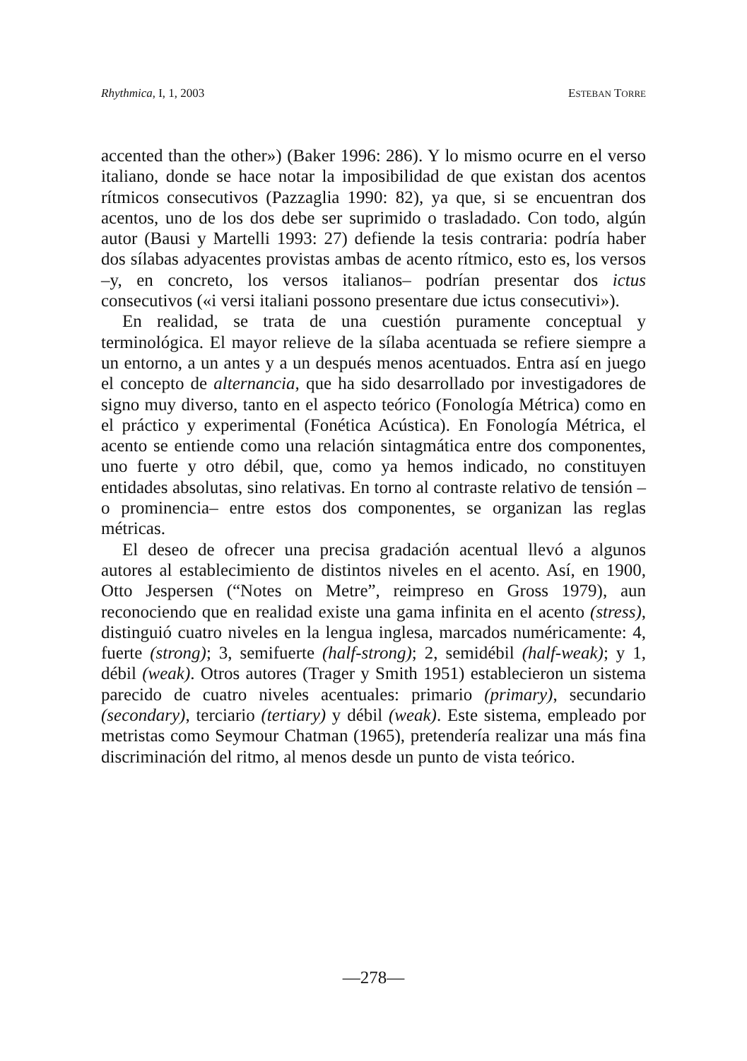Rhythmica, I, 1, 2003 ESTEBAN TORRE
accented than the other») (Baker 1996: 286). Y lo mismo ocurre en el verso italiano, donde se hace notar la imposibilidad de que existan dos acentos rítmicos consecutivos (Pazzaglia 1990: 82), ya que, si se encuentran dos acentos, uno de los dos debe ser suprimido o trasladado. Con todo, algún autor (Bausi y Martelli 1993: 27) defiende la tesis contraria: podría haber dos sílabas adyacentes provistas ambas de acento rítmico, esto es, los versos –y, en concreto, los versos italianos– podrían presentar dos ictus consecutivos («i versi italiani possono presentare due ictus consecutivi»).
En realidad, se trata de una cuestión puramente conceptual y terminológica. El mayor relieve de la sílaba acentuada se refiere siempre a un entorno, a un antes y a un después menos acentuados. Entra así en juego el concepto de alternancia, que ha sido desarrollado por investigadores de signo muy diverso, tanto en el aspecto teórico (Fonología Métrica) como en el práctico y experimental (Fonética Acústica). En Fonología Métrica, el acento se entiende como una relación sintagmática entre dos componentes, uno fuerte y otro débil, que, como ya hemos indicado, no constituyen entidades absolutas, sino relativas. En torno al contraste relativo de tensión –o prominencia– entre estos dos componentes, se organizan las reglas métricas.
El deseo de ofrecer una precisa gradación acentual llevó a algunos autores al establecimiento de distintos niveles en el acento. Así, en 1900, Otto Jespersen (“Notes on Metre”, reimpreso en Gross 1979), aun reconociendo que en realidad existe una gama infinita en el acento (stress), distinguió cuatro niveles en la lengua inglesa, marcados numéricamente: 4, fuerte (strong); 3, semifuerte (half-strong); 2, semidébil (half-weak); y 1, débil (weak). Otros autores (Trager y Smith 1951) establecieron un sistema parecido de cuatro niveles acentuales: primario (primary), secundario (secondary), terciario (tertiary) y débil (weak). Este sistema, empleado por metristas como Seymour Chatman (1965), pretendería realizar una más fina discriminación del ritmo, al menos desde un punto de vista teórico.
—278—